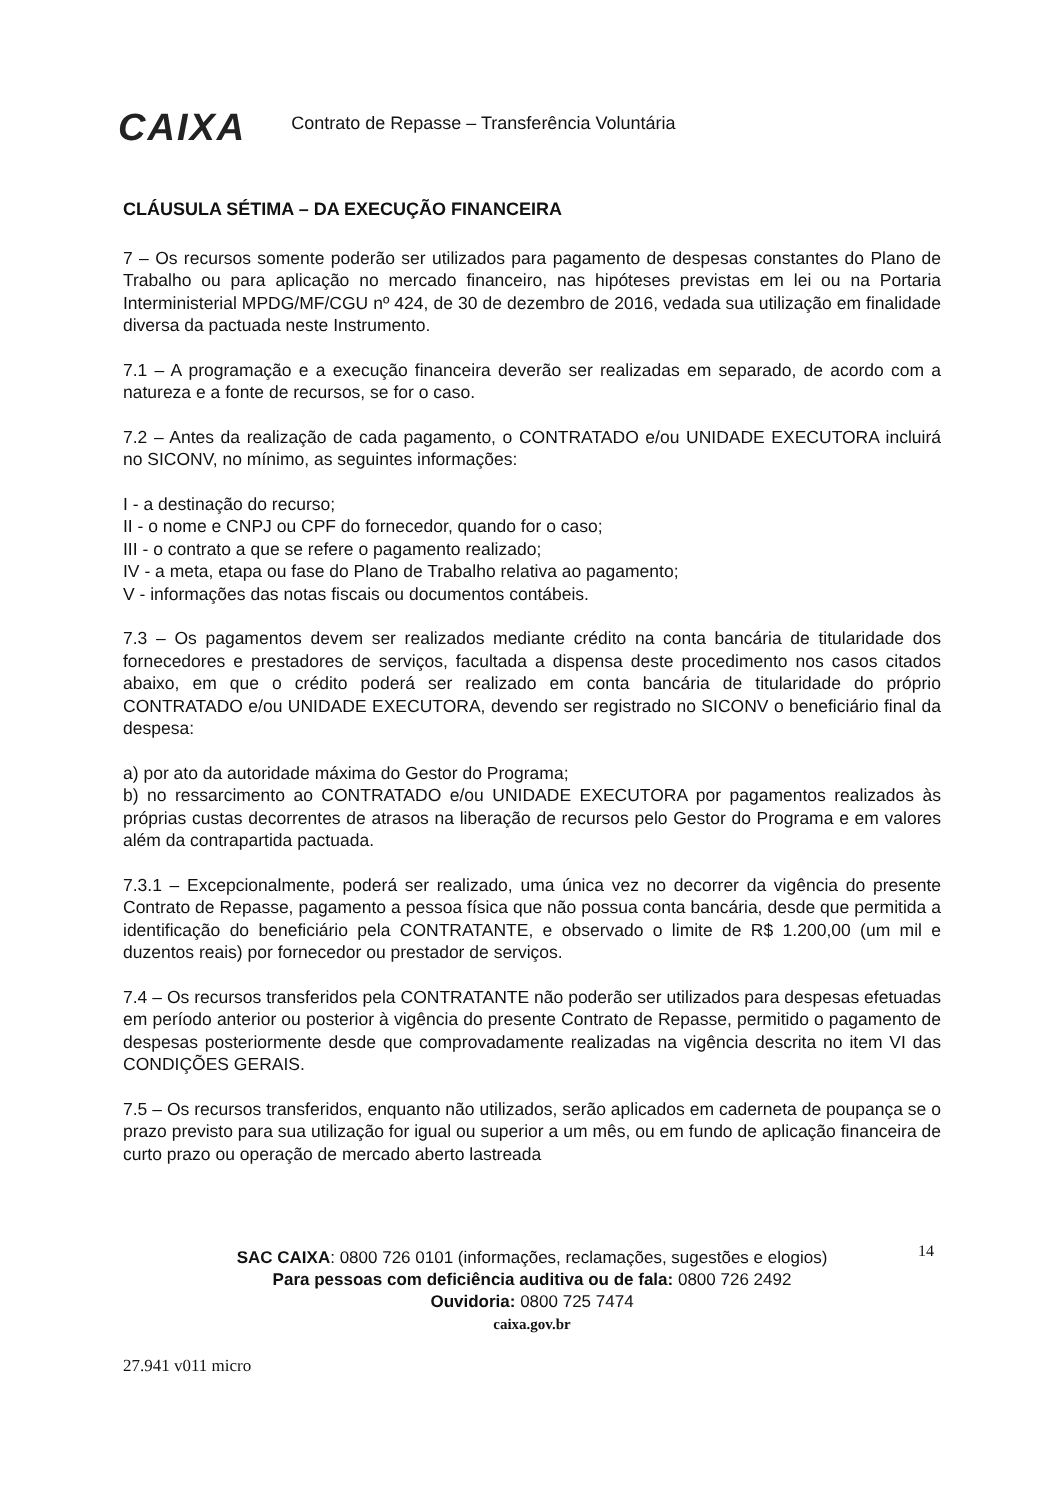CAIXA Contrato de Repasse – Transferência Voluntária
CLÁUSULA SÉTIMA – DA EXECUÇÃO FINANCEIRA
7 – Os recursos somente poderão ser utilizados para pagamento de despesas constantes do Plano de Trabalho ou para aplicação no mercado financeiro, nas hipóteses previstas em lei ou na Portaria Interministerial MPDG/MF/CGU nº 424, de 30 de dezembro de 2016, vedada sua utilização em finalidade diversa da pactuada neste Instrumento.
7.1 – A programação e a execução financeira deverão ser realizadas em separado, de acordo com a natureza e a fonte de recursos, se for o caso.
7.2 – Antes da realização de cada pagamento, o CONTRATADO e/ou UNIDADE EXECUTORA incluirá no SICONV, no mínimo, as seguintes informações:
I - a destinação do recurso;
II - o nome e CNPJ ou CPF do fornecedor, quando for o caso;
III - o contrato a que se refere o pagamento realizado;
IV - a meta, etapa ou fase do Plano de Trabalho relativa ao pagamento;
V - informações das notas fiscais ou documentos contábeis.
7.3 – Os pagamentos devem ser realizados mediante crédito na conta bancária de titularidade dos fornecedores e prestadores de serviços, facultada a dispensa deste procedimento nos casos citados abaixo, em que o crédito poderá ser realizado em conta bancária de titularidade do próprio CONTRATADO e/ou UNIDADE EXECUTORA, devendo ser registrado no SICONV o beneficiário final da despesa:
a) por ato da autoridade máxima do Gestor do Programa;
b) no ressarcimento ao CONTRATADO e/ou UNIDADE EXECUTORA por pagamentos realizados às próprias custas decorrentes de atrasos na liberação de recursos pelo Gestor do Programa e em valores além da contrapartida pactuada.
7.3.1 – Excepcionalmente, poderá ser realizado, uma única vez no decorrer da vigência do presente Contrato de Repasse, pagamento a pessoa física que não possua conta bancária, desde que permitida a identificação do beneficiário pela CONTRATANTE, e observado o limite de R$ 1.200,00 (um mil e duzentos reais) por fornecedor ou prestador de serviços.
7.4 – Os recursos transferidos pela CONTRATANTE não poderão ser utilizados para despesas efetuadas em período anterior ou posterior à vigência do presente Contrato de Repasse, permitido o pagamento de despesas posteriormente desde que comprovadamente realizadas na vigência descrita no item VI das CONDIÇÕES GERAIS.
7.5 – Os recursos transferidos, enquanto não utilizados, serão aplicados em caderneta de poupança se o prazo previsto para sua utilização for igual ou superior a um mês, ou em fundo de aplicação financeira de curto prazo ou operação de mercado aberto lastreada
14
SAC CAIXA: 0800 726 0101 (informações, reclamações, sugestões e elogios)
Para pessoas com deficiência auditiva ou de fala: 0800 726 2492
Ouvidoria: 0800 725 7474
caixa.gov.br
27.941 v011 micro